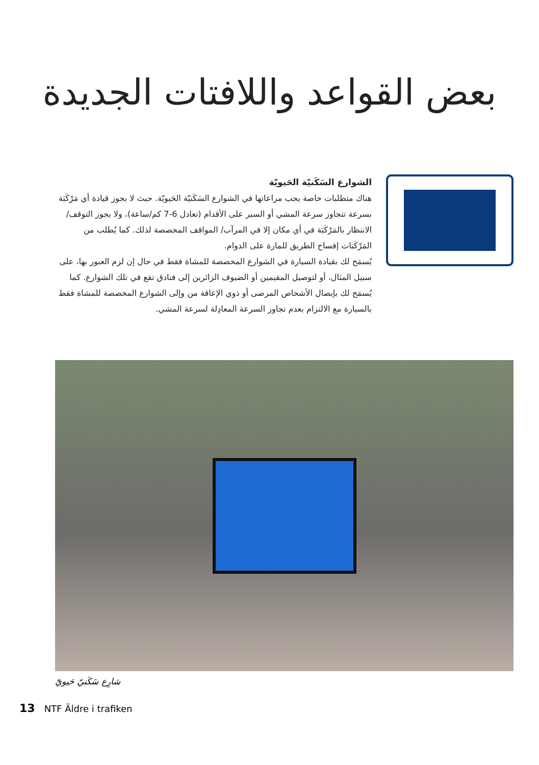بعض القواعد واللافتات الجديدة
الشوارع السَكَنيّة الحَيويّة
هناك متطلبات خاصة يجب مراعاتها في الشوارع السَكَنيّة الحَيويّة. حيث لا يجوز قيادة أي مَرْكَبَة بسرعة تتجاوز سرعة المشي أو السير على الأقدام (تعادل 6-7 كم/ساعة)، ولا يجوز التوقف/الانتظار بالمَرْكَبَة في أي مكان إلا في المرآب/ المواقف المخصصة لذلك. كما يُطلب من المَرْكَبَات إفساح الطريق للمارة على الدوام.
يُسمَح لك بقيادة السيارة في الشوارع المخصصة للمشاة فقط في حال إن لزم العبور بها، على سبيل المثال، أو لتوصيل المقيمين أو الضيوف الزائرين إلى فنادق تقع في تلك الشوارع. كما يُسمَح لك بإيصال الأشخاص المرضى أو ذوي الإعاقة من وإلى الشوارع المخصصة للمشاة فقط بالسيارة مع الالتزام بعدم تجاوز السرعة المعادِلة لسرعة المشي.
شارِع سَكَنيّ حَيويّ
13 NTF Äldre i trafiken